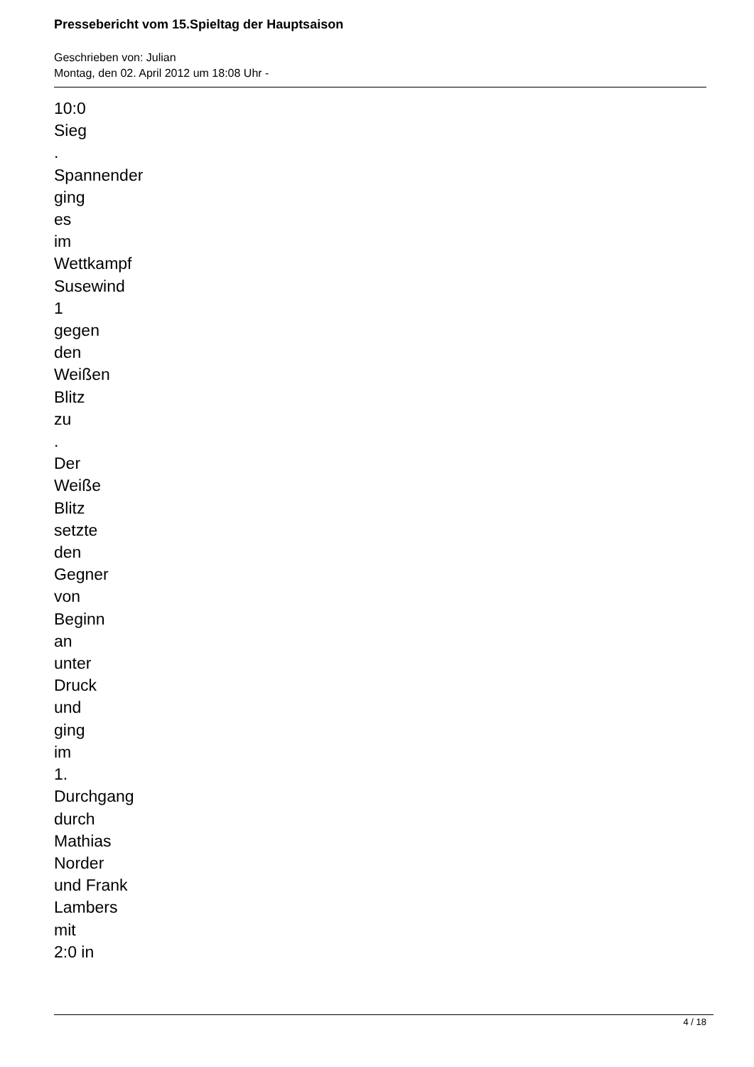Pressebericht vom 15.Spieltag der Hauptsaison
Geschrieben von: Julian
Montag, den 02. April 2012 um 18:08 Uhr -
10:0
Sieg
.
Spannender
ging
es
im
Wettkampf
Susewind
1
gegen
den
Weißen
Blitz
zu
.
Der
Weiße
Blitz
setzte
den
Gegner
von
Beginn
an
unter
Druck
und
ging
im
1.
Durchgang
durch
Mathias
Norder
und Frank
Lambers
mit
2:0 in
4 / 18